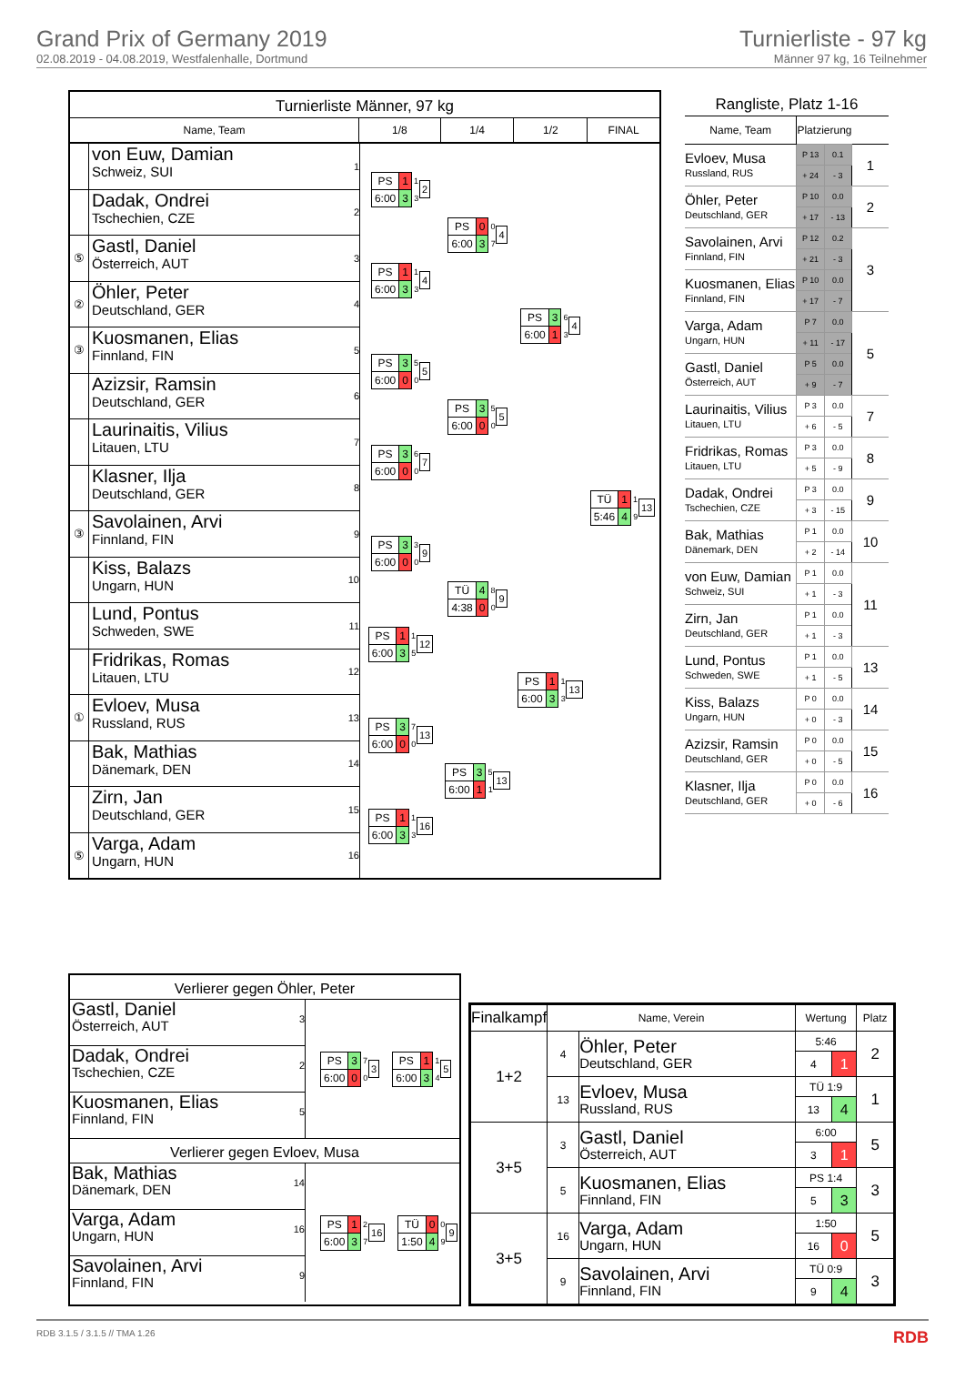Grand Prix of Germany 2019
02.08.2019 - 04.08.2019, Westfalenhalle, Dortmund
Turnierliste - 97 kg
Männer 97 kg, 16 Teilnehmer
Turnierliste Männer, 97 kg
Name, Team 1/8 1/4 1/2 FINAL
von Euw, Damian
Schweiz, SUI
1
Dadak, Ondrei
Tschechien, CZE
2
⑤
Gastl, Daniel
Österreich, AUT
3
②
Öhler, Peter
Deutschland, GER
4
③
Kuosmanen, Elias
Finnland, FIN
5
Azizsir, Ramsin
Deutschland, GER
6
Laurinaitis, Vilius
Litauen, LTU
7
Klasner, Ilja
Deutschland, GER
8
③
Savolainen, Arvi
Finnland, FIN
9
Kiss, Balazs
Ungarn, HUN
10
Lund, Pontus
Schweden, SWE
11
Fridrikas, Romas
Litauen, LTU
12
①
Evloev, Musa
Russland, RUS
13
Bak, Mathias
Dänemark, DEN
14
Zirn, Jan
Deutschland, GER
15
⑤
Varga, Adam
Ungarn, HUN
16
| PS | 1 | 1 |
| 6:00 | 3 | 3 |
2
| PS | 1 | 1 |
| 6:00 | 3 | 3 |
4
| PS | 3 | 5 |
| 6:00 | 0 | 0 |
5
| PS | 3 | 6 |
| 6:00 | 0 | 0 |
7
| PS | 3 | 3 |
| 6:00 | 0 | 0 |
9
| PS | 1 | 1 |
| 6:00 | 3 | 5 |
12
| PS | 3 | 7 |
| 6:00 | 0 | 0 |
13
| PS | 1 | 1 |
| 6:00 | 3 | 3 |
16
| PS | 0 | 0 |
| 6:00 | 3 | 7 |
4
| PS | 3 | 5 |
| 6:00 | 0 | 0 |
5
| TÜ | 4 | 8 |
| 4:38 | 0 | 0 |
9
| PS | 3 | 5 |
| 6:00 | 1 | 1 |
13
| PS | 3 | 6 |
| 6:00 | 1 | 3 |
4
| PS | 1 | 1 |
| 6:00 | 3 | 3 |
13
| TÜ | 1 | 1 |
| 5:46 | 4 | 9 |
13
Rangliste, Platz 1-16
| Name, Team | Platzierung | | |
| --- | --- | --- | --- |
| Evloev, Musa Russland, RUS | P 13 | 0.1 | 1 |
| | + 24 | - 3 | |
| Öhler, Peter Deutschland, GER | P 10 | 0.0 | 2 |
| | + 17 | - 13 | |
| Savolainen, Arvi Finnland, FIN | P 12 | 0.2 | 3 |
| | + 21 | - 3 | |
| Kuosmanen, Elias Finnland, FIN | P 10 | 0.0 | |
| | + 17 | - 7 | |
| Varga, Adam Ungarn, HUN | P 7 | 0.0 | 5 |
| | + 11 | - 17 | |
| Gastl, Daniel Österreich, AUT | P 5 | 0.0 | |
| | + 9 | - 7 | |
| Laurinaitis, Vilius Litauen, LTU | P 3 | 0.0 | 7 |
| | + 6 | - 5 | |
| Fridrikas, Romas Litauen, LTU | P 3 | 0.0 | 8 |
| | + 5 | - 9 | |
| Dadak, Ondrei Tschechien, CZE | P 3 | 0.0 | 9 |
| | + 3 | - 15 | |
| Bak, Mathias Dänemark, DEN | P 1 | 0.0 | 10 |
| | + 2 | - 14 | |
| von Euw, Damian Schweiz, SUI | P 1 | 0.0 | 11 |
| | + 1 | - 3 | |
| Zirn, Jan Deutschland, GER | P 1 | 0.0 | |
| | + 1 | - 3 | |
| Lund, Pontus Schweden, SWE | P 1 | 0.0 | 13 |
| | + 1 | - 5 | |
| Kiss, Balazs Ungarn, HUN | P 0 | 0.0 | 14 |
| | + 0 | - 3 | |
| Azizsir, Ramsin Deutschland, GER | P 0 | 0.0 | 15 |
| | + 0 | - 5 | |
| Klasner, Ilja Deutschland, GER | P 0 | 0.0 | 16 |
| | + 0 | - 6 | |
Verlierer gegen Öhler, Peter
3
Gastl, Daniel
Österreich, AUT
2
Dadak, Ondrei
Tschechien, CZE
5
Kuosmanen, Elias
Finnland, FIN
| PS | 3 | 7 |
| 6:00 | 0 | 0 |
3
| PS | 1 | 1 |
| 6:00 | 3 | 4 |
5
Verlierer gegen Evloev, Musa
14
Bak, Mathias
Dänemark, DEN
16
Varga, Adam
Ungarn, HUN
9
Savolainen, Arvi
Finnland, FIN
| PS | 1 | 2 |
| 6:00 | 3 | 7 |
16
| TÜ | 0 | 0 |
| 1:50 | 4 | 9 |
9
| Finalkampf | Name, Verein | | Wertung | | Platz |
| --- | --- | --- | --- | --- | --- |
| 1+2 | 4 | Öhler, Peter Deutschland, GER | 5:46 | | 2 |
| | | | 4 | 1 | |
| | 13 | Evloev, Musa Russland, RUS | TÜ 1:9 | | 1 |
| | | | 13 | 4 | |
| 3+5 | 3 | Gastl, Daniel Österreich, AUT | 6:00 | | 5 |
| | | | 3 | 1 | |
| | 5 | Kuosmanen, Elias Finnland, FIN | PS 1:4 | | 3 |
| | | | 5 | 3 | |
| 3+5 | 16 | Varga, Adam Ungarn, HUN | 1:50 | | 5 |
| | | | 16 | 0 | |
| | 9 | Savolainen, Arvi Finnland, FIN | TÜ 0:9 | | 3 |
| | | | 9 | 4 | |
RDB 3.1.5 / 3.1.5 // TMA 1.26 RDB